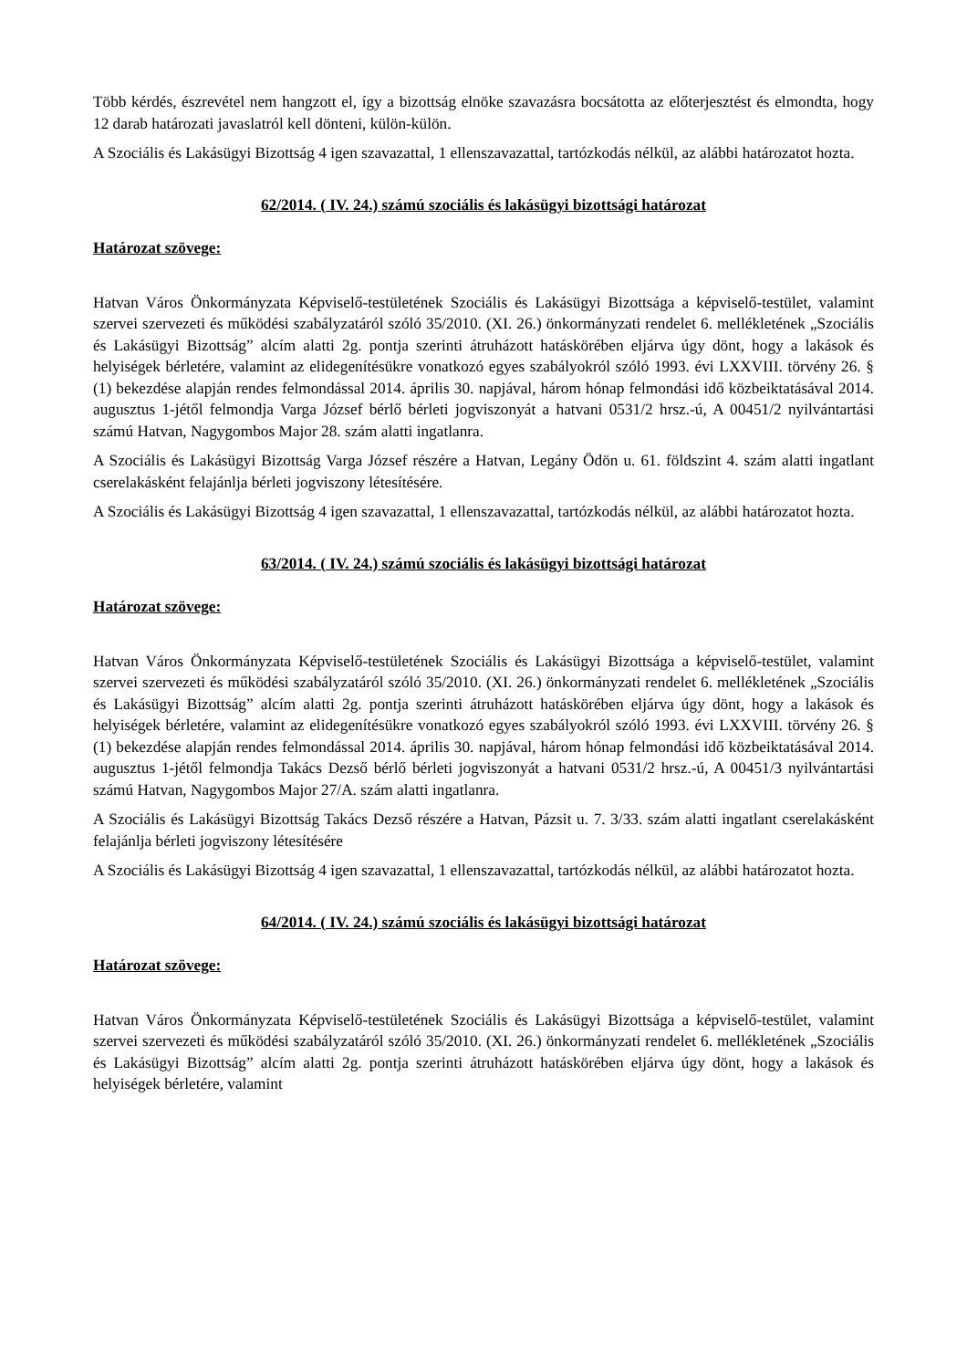Több kérdés, észrevétel nem hangzott el, így a bizottság elnöke szavazásra bocsátotta az előterjesztést és elmondta, hogy 12 darab határozati javaslatról kell dönteni, külön-külön.
A Szociális és Lakásügyi Bizottság 4 igen szavazattal, 1 ellenszavazattal, tartózkodás nélkül, az alábbi határozatot hozta.
62/2014. ( IV. 24.) számú szociális és lakásügyi bizottsági határozat
Határozat szövege:
Hatvan Város Önkormányzata Képviselő-testületének Szociális és Lakásügyi Bizottsága a képviselő-testület, valamint szervei szervezeti és működési szabályzatáról szóló 35/2010. (XI. 26.) önkormányzati rendelet 6. mellékletének „Szociális és Lakásügyi Bizottság” alcím alatti 2g. pontja szerinti átruházott hatáskörében eljárva úgy dönt, hogy a lakások és helyiségek bérletére, valamint az elidegenítésükre vonatkozó egyes szabályokról szóló 1993. évi LXXVIII. törvény 26. § (1) bekezdése alapján rendes felmondással 2014. április 30. napjával, három hónap felmondási idő közbeiktatásával 2014. augusztus 1-jétől felmondja Varga József bérlő bérleti jogviszonyát a hatvani 0531/2 hrsz.-ú, A 00451/2 nyilvántartási számú Hatvan, Nagygombos Major 28. szám alatti ingatlanra.
A Szociális és Lakásügyi Bizottság Varga József részére a Hatvan, Legány Ödön u. 61. földszint 4. szám alatti ingatlant cserelakásként felajánlja bérleti jogviszony létesítésére.
A Szociális és Lakásügyi Bizottság 4 igen szavazattal, 1 ellenszavazattal, tartózkodás nélkül, az alábbi határozatot hozta.
63/2014. ( IV. 24.) számú szociális és lakásügyi bizottsági határozat
Határozat szövege:
Hatvan Város Önkormányzata Képviselő-testületének Szociális és Lakásügyi Bizottsága a képviselő-testület, valamint szervei szervezeti és működési szabályzatáról szóló 35/2010. (XI. 26.) önkormányzati rendelet 6. mellékletének „Szociális és Lakásügyi Bizottság” alcím alatti 2g. pontja szerinti átruházott hatáskörében eljárva úgy dönt, hogy a lakások és helyiségek bérletére, valamint az elidegenítésükre vonatkozó egyes szabályokról szóló 1993. évi LXXVIII. törvény 26. § (1) bekezdése alapján rendes felmondással 2014. április 30. napjával, három hónap felmondási idő közbeiktatásával 2014. augusztus 1-jétől felmondja Takács Dezső bérlő bérleti jogviszonyát a hatvani 0531/2 hrsz.-ú, A 00451/3 nyilvántartási számú Hatvan, Nagygombos Major 27/A. szám alatti ingatlanra.
A Szociális és Lakásügyi Bizottság Takács Dezső részére a Hatvan, Pázsit u. 7. 3/33. szám alatti ingatlant cserelakásként felajánlja bérleti jogviszony létesítésére
A Szociális és Lakásügyi Bizottság 4 igen szavazattal, 1 ellenszavazattal, tartózkodás nélkül, az alábbi határozatot hozta.
64/2014. ( IV. 24.) számú szociális és lakásügyi bizottsági határozat
Határozat szövege:
Hatvan Város Önkormányzata Képviselő-testületének Szociális és Lakásügyi Bizottsága a képviselő-testület, valamint szervei szervezeti és működési szabályzatáról szóló 35/2010. (XI. 26.) önkormányzati rendelet 6. mellékletének „Szociális és Lakásügyi Bizottság” alcím alatti 2g. pontja szerinti átruházott hatáskörében eljárva úgy dönt, hogy a lakások és helyiségek bérletére, valamint